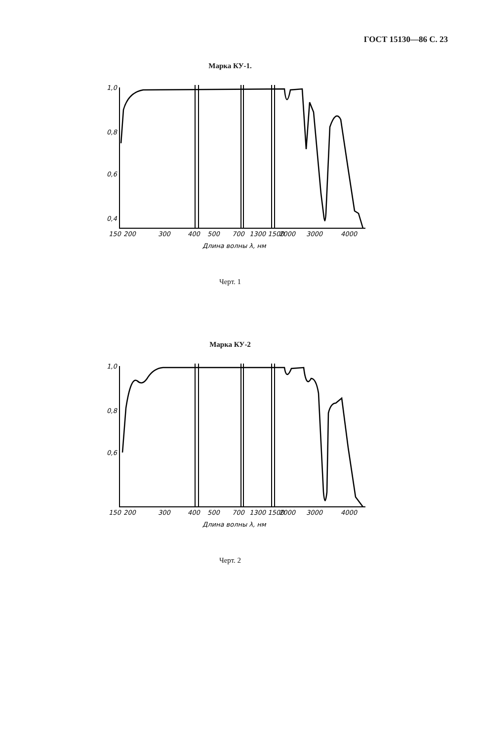ГОСТ 15130—86 С. 23
Марка КУ-1.
1,0
0,8
0,6
0,4
0,2
150
200
300
400
500
700
1300 1500
2000
3000
4000
Длина волны λ, нм
Черт. 1
Марка КУ-2
1,0
0,8
0,6
150
200
300
400
500
700
1300 1500
2000
3000
4000
Длина волны λ, нм
Черт. 2